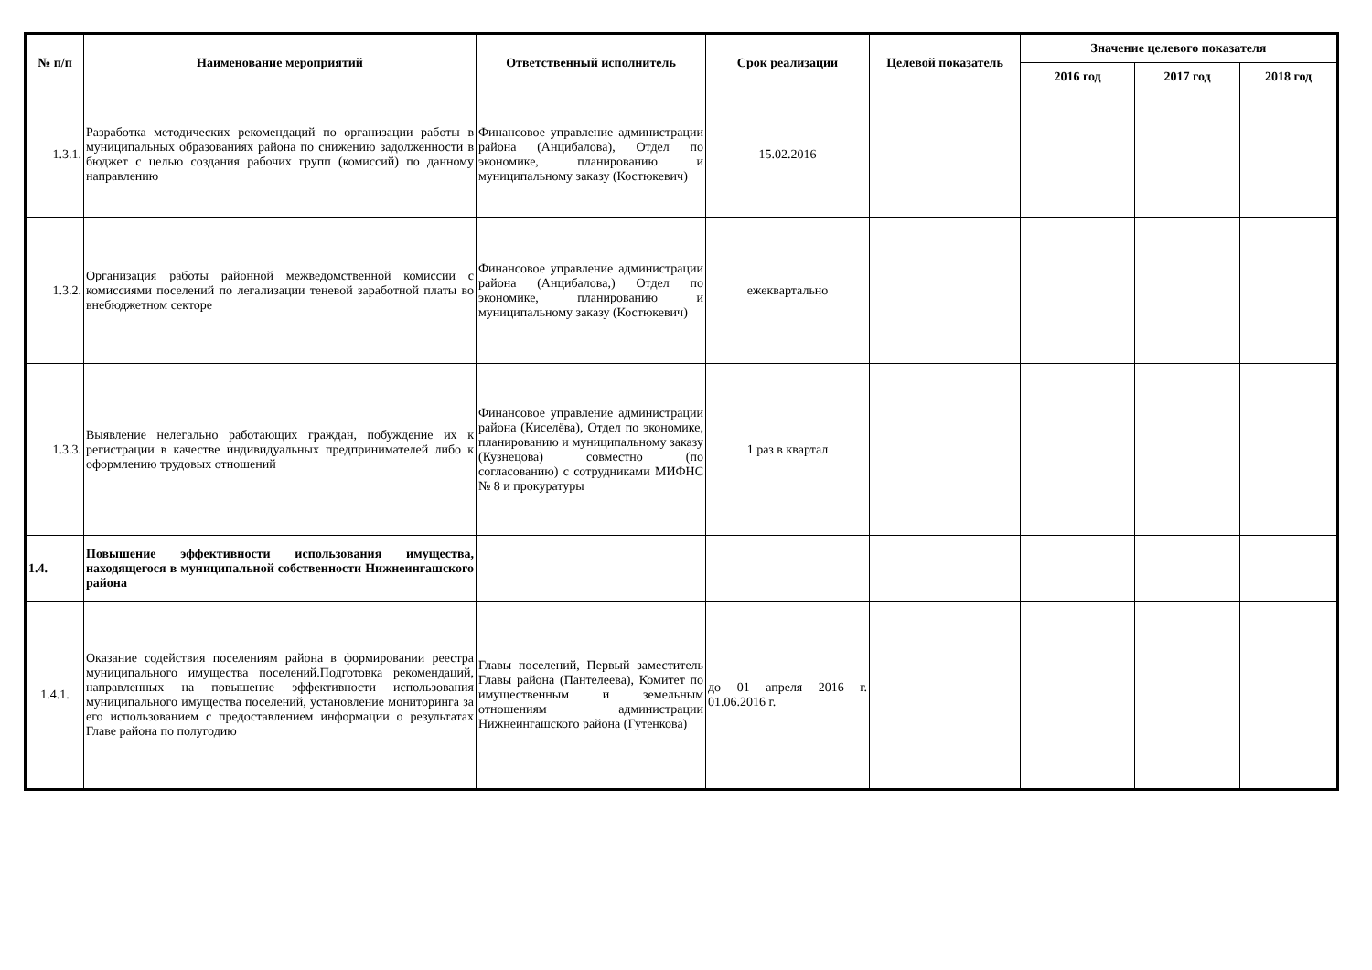| № п/п | Наименование мероприятий | Ответственный исполнитель | Срок реализации | Целевой показатель | Значение целевого показателя | | |
| --- | --- | --- | --- | --- | --- | --- | --- |
| | | | | | 2016 год | 2017 год | 2018 год |
| 1.3.1. | Разработка методических рекомендаций по организации работы в муниципальных образованиях района по снижению задолженности в бюджет с целью создания рабочих групп (комиссий) по данному направлению | Финансовое управление администрации района (Анцибалова), Отдел по экономике, планированию и муниципальному заказу (Костюкевич) | 15.02.2016 | | | | |
| 1.3.2. | Организация работы районной межведомственной комиссии с комиссиями поселений по легализации теневой заработной платы во внебюджетном секторе | Финансовое управление администрации района (Анцибалова,) Отдел по экономике, планированию и муниципальному заказу (Костюкевич) | ежеквартально | | | | |
| 1.3.3. | Выявление нелегально работающих граждан, побуждение их к регистрации в качестве индивидуальных предпринимателей либо к оформлению трудовых отношений | Финансовое управление администрации района (Киселёва), Отдел по экономике, планированию и муниципальному заказу (Кузнецова) совместно (по согласованию) с сотрудниками МИФНС № 8 и прокуратуры | 1 раз в квартал | | | | |
| 1.4. | Повышение эффективности использования имущества, находящегося в муниципальной собственности Нижнеингашского района | | | | | | |
| 1.4.1. | Оказание содействия поселениям района в формировании реестра муниципального имущества поселений.Подготовка рекомендаций, направленных на повышение эффективности использования муниципального имущества поселений, установление мониторинга за его использованием с предоставлением информации о результатах Главе района по полугодию | Главы поселений, Первый заместитель Главы района (Пантелеева), Комитет по имущественным и земельным отношениям администрации Нижнеингашского района (Гутенкова) | до 01 апреля 2016 г. 01.06.2016 г. | | | | |